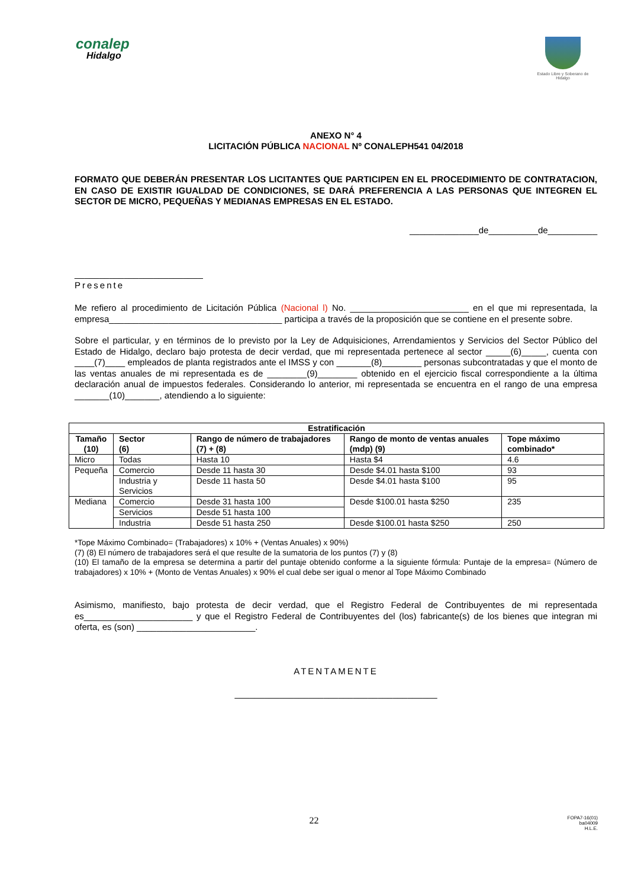conalep
Hidalgo
Estado Libre y Soberano de Hidalgo
ANEXO N° 4
LICITACIÓN PÚBLICA NACIONAL Nº CONALEPH541 04/2018
FORMATO QUE DEBERÁN PRESENTAR LOS LICITANTES QUE PARTICIPEN EN EL PROCEDIMIENTO DE CONTRATACION, EN CASO DE EXISTIR IGUALDAD DE CONDICIONES, SE DARÁ PREFERENCIA A LAS PERSONAS QUE INTEGREN EL SECTOR DE MICRO, PEQUEÑAS Y MEDIANAS EMPRESAS EN EL ESTADO.
______________de__________de__________
__________________________
Presente
Me refiero al procedimiento de Licitación Pública (Nacional l) No. ________________________ en el que mi representada, la empresa___________________________________ participa a través de la proposición que se contiene en el presente sobre.
Sobre el particular, y en términos de lo previsto por la Ley de Adquisiciones, Arrendamientos y Servicios del Sector Público del Estado de Hidalgo, declaro bajo protesta de decir verdad, que mi representada pertenece al sector _____(6)_____, cuenta con ____(7)____ empleados de planta registrados ante el IMSS y con _______(8)________ personas subcontratadas y que el monto de las ventas anuales de mi representada es de ________(9)________ obtenido en el ejercicio fiscal correspondiente a la última declaración anual de impuestos federales. Considerando lo anterior, mi representada se encuentra en el rango de una empresa _______(10)_______, atendiendo a lo siguiente:
| Estratificación | | | | |
| --- | --- | --- | --- | --- |
| Tamaño (10) | Sector (6) | Rango de número de trabajadores (7) + (8) | Rango de monto de ventas anuales (mdp) (9) | Tope máximo combinado* |
| Micro | Todas | Hasta 10 | Hasta $4 | 4.6 |
| Pequeña | Comercio | Desde 11 hasta 30 | Desde $4.01 hasta $100 | 93 |
| | Industria y Servicios | Desde 11 hasta 50 | Desde $4.01 hasta $100 | 95 |
| Mediana | Comercio | Desde 31 hasta 100 | Desde $100.01 hasta $250 | 235 |
| | Servicios | Desde 51 hasta 100 | | |
| | Industria | Desde 51 hasta 250 | Desde $100.01 hasta $250 | 250 |
*Tope Máximo Combinado= (Trabajadores) x 10% + (Ventas Anuales) x 90%)
(7) (8) El número de trabajadores será el que resulte de la sumatoria de los puntos (7) y (8)
(10) El tamaño de la empresa se determina a partir del puntaje obtenido conforme a la siguiente fórmula: Puntaje de la empresa= (Número de trabajadores) x 10% + (Monto de Ventas Anuales) x 90% el cual debe ser igual o menor al Tope Máximo Combinado
Asimismo, manifiesto, bajo protesta de decir verdad, que el Registro Federal de Contribuyentes de mi representada es______________________ y que el Registro Federal de Contribuyentes del (los) fabricante(s) de los bienes que integran mi oferta, es (son) ________________________.
ATENTAMENTE
_________________________________________
22
FOPA7-16(01)
ba04009
H.L.E.